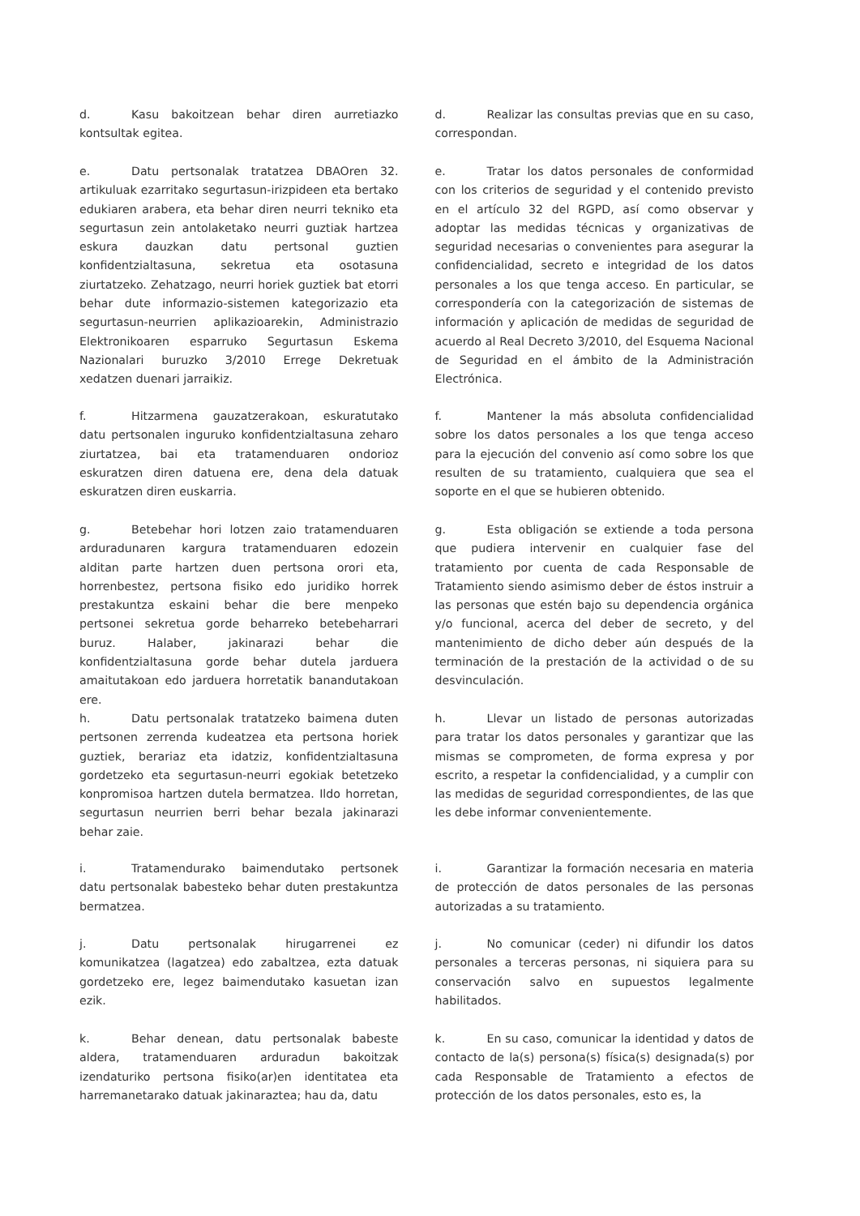d. Kasu bakoitzean behar diren aurretiazko kontsultak egitea.
d. Realizar las consultas previas que en su caso, correspondan.
e. Datu pertsonalak tratatzea DBAOren 32. artikuluak ezarritako segurtasun-irizpideen eta bertako edukiaren arabera, eta behar diren neurri tekniko eta segurtasun zein antolaketako neurri guztiak hartzea eskura dauzkan datu pertsonal guztien konfidentzialtasuna, sekretua eta osotasuna ziurtatzeko. Zehatzago, neurri horiek guztiek bat etorri behar dute informazio-sistemen kategorizazio eta segurtasun-neurrien aplikazioarekin, Administrazio Elektronikoaren esparruko Segurtasun Eskema Nazionalari buruzko 3/2010 Errege Dekretuak xedatzen duenari jarraikiz.
e. Tratar los datos personales de conformidad con los criterios de seguridad y el contenido previsto en el artículo 32 del RGPD, así como observar y adoptar las medidas técnicas y organizativas de seguridad necesarias o convenientes para asegurar la confidencialidad, secreto e integridad de los datos personales a los que tenga acceso. En particular, se correspondería con la categorización de sistemas de información y aplicación de medidas de seguridad de acuerdo al Real Decreto 3/2010, del Esquema Nacional de Seguridad en el ámbito de la Administración Electrónica.
f. Hitzarmena gauzatzerakoan, eskuratutako datu pertsonalen inguruko konfidentzialtasuna zeharo ziurtatzea, bai eta tratamenduaren ondorioz eskuratzen diren datuena ere, dena dela datuak eskuratzen diren euskarria.
f. Mantener la más absoluta confidencialidad sobre los datos personales a los que tenga acceso para la ejecución del convenio así como sobre los que resulten de su tratamiento, cualquiera que sea el soporte en el que se hubieren obtenido.
g. Betebehar hori lotzen zaio tratamenduaren arduradunaren kargura tratamenduaren edozein alditan parte hartzen duen pertsona orori eta, horrenbestez, pertsona fisiko edo juridiko horrek prestakuntza eskaini behar die bere menpeko pertsonei sekretua gorde beharreko betebeharrari buruz. Halaber, jakinarazi behar die konfidentzialtasuna gorde behar dutela jarduera amaitutakoan edo jarduera horretatik banandutakoan ere.
g. Esta obligación se extiende a toda persona que pudiera intervenir en cualquier fase del tratamiento por cuenta de cada Responsable de Tratamiento siendo asimismo deber de éstos instruir a las personas que estén bajo su dependencia orgánica y/o funcional, acerca del deber de secreto, y del mantenimiento de dicho deber aún después de la terminación de la prestación de la actividad o de su desvinculación.
h. Datu pertsonalak tratatzeko baimena duten pertsonen zerrenda kudeatzea eta pertsona horiek guztiek, berariaz eta idatziz, konfidentzialtasuna gordetzeko eta segurtasun-neurri egokiak betetzeko konpromisoa hartzen dutela bermatzea. Ildo horretan, segurtasun neurrien berri behar bezala jakinarazi behar zaie.
h. Llevar un listado de personas autorizadas para tratar los datos personales y garantizar que las mismas se comprometen, de forma expresa y por escrito, a respetar la confidencialidad, y a cumplir con las medidas de seguridad correspondientes, de las que les debe informar convenientemente.
i. Tratamendurako baimendutako pertsonek datu pertsonalak babesteko behar duten prestakuntza bermatzea.
i. Garantizar la formación necesaria en materia de protección de datos personales de las personas autorizadas a su tratamiento.
j. Datu pertsonalak hirugarrenei ez komunikatzea (lagatzea) edo zabaltzea, ezta datuak gordetzeko ere, legez baimendutako kasuetan izan ezik.
j. No comunicar (ceder) ni difundir los datos personales a terceras personas, ni siquiera para su conservación salvo en supuestos legalmente habilitados.
k. Behar denean, datu pertsonalak babeste aldera, tratamenduaren arduradun bakoitzak izendaturiko pertsona fisiko(ar)en identitatea eta harremanetarako datuak jakinaraztea; hau da, datu
k. En su caso, comunicar la identidad y datos de contacto de la(s) persona(s) física(s) designada(s) por cada Responsable de Tratamiento a efectos de protección de los datos personales, esto es, la